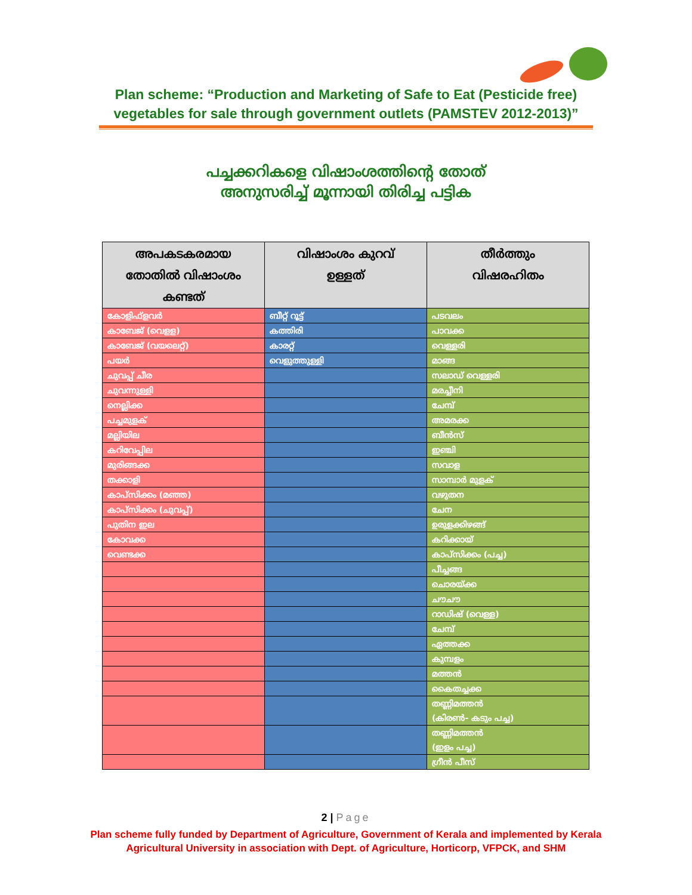Plan scheme: “Production and Marketing of Safe to Eat (Pesticide free)
vegetables for sale through government outlets (PAMSTEV 2012-2013)”
പച്ചക്കറികളെ വിഷാംശത്തിന്റെ തോത്
അനുസരിച്ച് മൂന്നായി തിരിച്ച പട്ടിക
| അപകടകരമായ തോതിൽ വിഷാംശം കണ്ടത് | വിഷാംശം കുറവ് ഉള്ളത് | തീർത്തും വിഷരഹിതം |
| --- | --- | --- |
| കോളിഫ്ളവർ | ബീറ്റ് റൂട്ട് | പടവലം |
| കാബേജ് (വെളള) | കത്തിരി | പാവക്ക |
| കാബേജ് (വയലെറ്റ്) | കാരറ്റ് | വെള്ളരി |
| പയർ | വെളുത്തുള്ളി | മാങ്ങ |
| ചുവപ്പ് ചീര | | സലാഡ് വെള്ളരി |
| ചുവന്നുള്ളി | | മരച്ചീനി |
| നെല്ലിക്ക | | ചേമ്പ് |
| പച്ചമുളക് | | അമരക്ക |
| മല്ലിയില | | ബീൻസ് |
| കറിവേപ്പില | | ഇഞ്ചി |
| മുരിങ്ങക്ക | | സവാള |
| തക്കാളി | | സാമ്പാർ മുളക് |
| കാപ്സിക്കം (മഞ്ഞ) | | വഴുതന |
| കാപ്സിക്കം (ചുവപ്പ്) | | ചേന |
| പുതിന ഇല | | ഉരുളക്കിഴങ്ങ് |
| കോവക്ക | | കറിക്കായ് |
| വെണ്ടക്ക | | കാപ്സിക്കം (പച്ച) |
| | | പീച്ചങ്ങ |
| | | ചൊരയ്ക്ക |
| | | ചൗചൗ |
| | | റാഡിഷ് (വെള്ള) |
| | | ചേമ്പ് |
| | | ഏത്തക്ക |
| | | കുമ്പളം |
| | | മത്തൻ |
| | | കൈതച്ചക്ക |
| | | തണ്ണിമത്തൻ (കിരൺ- കടും പച്ച) |
| | | തണ്ണിമത്തൻ (ഇളം പച്ച) |
| | | ഗ്രീൻ പീസ് |
2 | Page
Plan scheme fully funded by Department of Agriculture, Government of Kerala and implemented by Kerala
Agricultural University in association with Dept. of Agriculture, Horticorp, VFPCK, and SHM